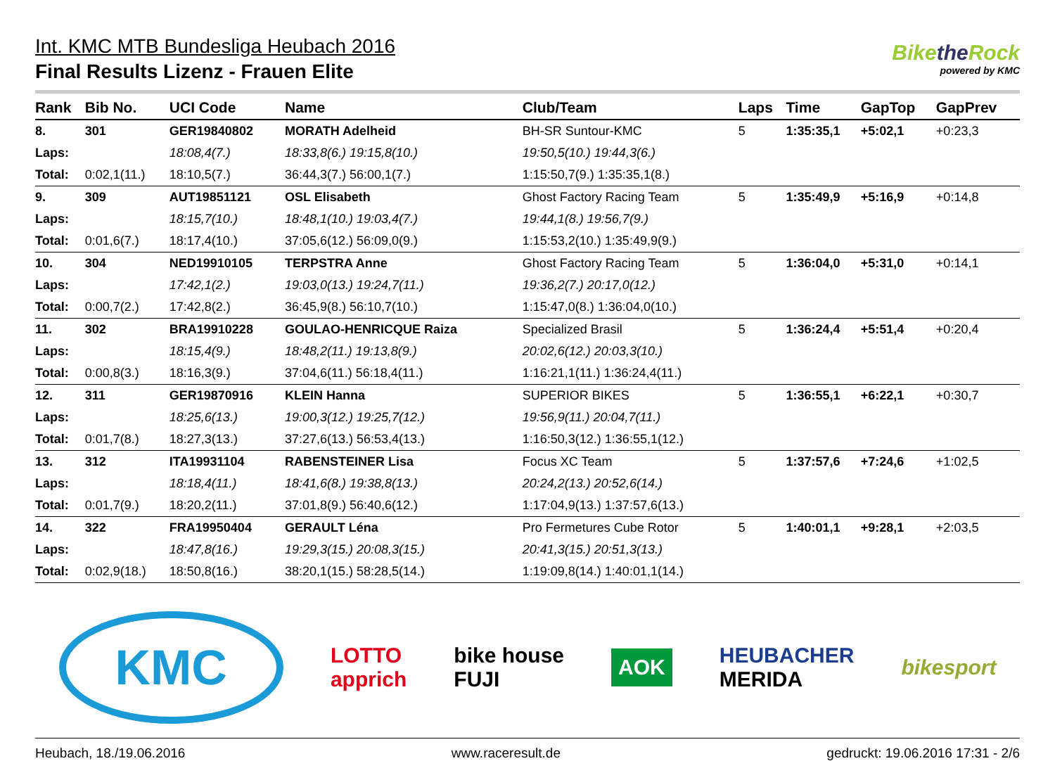Int. KMC MTB Bundesliga Heubach 2016
Final Results Lizenz - Frauen Elite
Bikethe Rock
powered by KMC
| Rank | Bib No. | UCI Code | Name | | Club/Team | Laps | Time | GapTop | GapPrev |
| --- | --- | --- | --- | --- | --- | --- | --- | --- | --- |
| 8. | 301 | GER19840802 | MORATH Adelheid | | BH-SR Suntour-KMC | 5 | 1:35:35,1 | +5:02,1 | +0:23,3 |
| Laps: | | 18:08,4(7.) | 18:33,8(6.) 19:15,8(10.) | 19:50,5(10.) 19:44,3(6.) | | | | | |
| Total: | 0:02,1(11.) | 18:10,5(7.) | 36:44,3(7.) 56:00,1(7.) | 1:15:50,7(9.) 1:35:35,1(8.) | | | | | |
| 9. | 309 | AUT19851121 | OSL Elisabeth | | Ghost Factory Racing Team | 5 | 1:35:49,9 | +5:16,9 | +0:14,8 |
| Laps: | | 18:15,7(10.) | 18:48,1(10.) 19:03,4(7.) | 19:44,1(8.) 19:56,7(9.) | | | | | |
| Total: | 0:01,6(7.) | 18:17,4(10.) | 37:05,6(12.) 56:09,0(9.) | 1:15:53,2(10.) 1:35:49,9(9.) | | | | | |
| 10. | 304 | NED19910105 | TERPSTRA Anne | | Ghost Factory Racing Team | 5 | 1:36:04,0 | +5:31,0 | +0:14,1 |
| Laps: | | 17:42,1(2.) | 19:03,0(13.) 19:24,7(11.) | 19:36,2(7.) 20:17,0(12.) | | | | | |
| Total: | 0:00,7(2.) | 17:42,8(2.) | 36:45,9(8.) 56:10,7(10.) | 1:15:47,0(8.) 1:36:04,0(10.) | | | | | |
| 11. | 302 | BRA19910228 | GOULAO-HENRICQUE Raiza | | Specialized Brasil | 5 | 1:36:24,4 | +5:51,4 | +0:20,4 |
| Laps: | | 18:15,4(9.) | 18:48,2(11.) 19:13,8(9.) | 20:02,6(12.) 20:03,3(10.) | | | | | |
| Total: | 0:00,8(3.) | 18:16,3(9.) | 37:04,6(11.) 56:18,4(11.) | 1:16:21,1(11.) 1:36:24,4(11.) | | | | | |
| 12. | 311 | GER19870916 | KLEIN Hanna | | SUPERIOR BIKES | 5 | 1:36:55,1 | +6:22,1 | +0:30,7 |
| Laps: | | 18:25,6(13.) | 19:00,3(12.) 19:25,7(12.) | 19:56,9(11.) 20:04,7(11.) | | | | | |
| Total: | 0:01,7(8.) | 18:27,3(13.) | 37:27,6(13.) 56:53,4(13.) | 1:16:50,3(12.) 1:36:55,1(12.) | | | | | |
| 13. | 312 | ITA19931104 | RABENSTEINER Lisa | | Focus XC Team | 5 | 1:37:57,6 | +7:24,6 | +1:02,5 |
| Laps: | | 18:18,4(11.) | 18:41,6(8.) 19:38,8(13.) | 20:24,2(13.) 20:52,6(14.) | | | | | |
| Total: | 0:01,7(9.) | 18:20,2(11.) | 37:01,8(9.) 56:40,6(12.) | 1:17:04,9(13.) 1:37:57,6(13.) | | | | | |
| 14. | 322 | FRA19950404 | GERAULT Léna | | Pro Fermetures Cube Rotor | 5 | 1:40:01,1 | +9:28,1 | +2:03,5 |
| Laps: | | 18:47,8(16.) | 19:29,3(15.) 20:08,3(15.) | 20:41,3(15.) 20:51,3(13.) | | | | | |
| Total: | 0:02,9(18.) | 18:50,8(16.) | 38:20,1(15.) 58:28,5(14.) | 1:19:09,8(14.) 1:40:01,1(14.) | | | | | |
KMC
LOTTO
apprich
bike house
FUJI
AOK
HEUBACHER
MERIDA
bikesport
Heubach, 18./19.06.2016 www.raceresult.de gedruckt: 19.06.2016 17:31 - 2/6